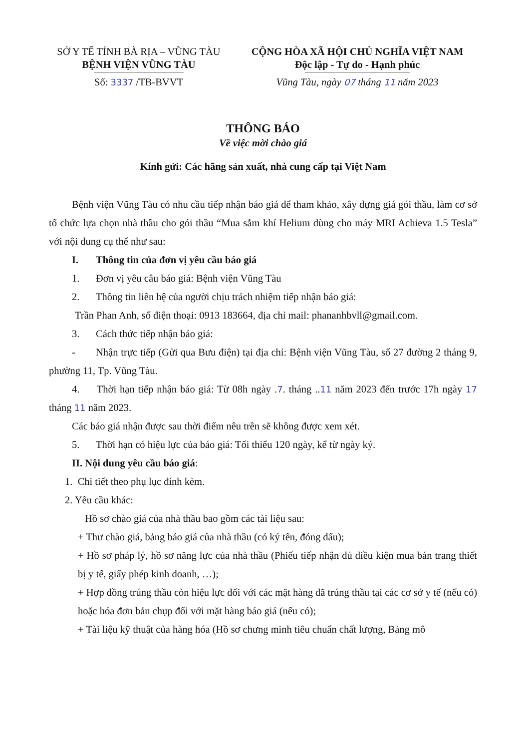SỞ Y TẾ TỈNH BÀ RỊA – VŨNG TÀU
BỆNH VIỆN VŨNG TÀU
Số: 3337 /TB-BVVT
CỘNG HÒA XÃ HỘI CHỦ NGHĨA VIỆT NAM
Độc lập - Tự do - Hạnh phúc
Vũng Tàu, ngày 07 tháng 11 năm 2023
THÔNG BÁO
Về việc mời chào giá
Kính gửi: Các hãng sản xuất, nhà cung cấp tại Việt Nam
Bệnh viện Vũng Tàu có nhu cầu tiếp nhận báo giá để tham khảo, xây dựng giá gói thầu, làm cơ sở tổ chức lựa chọn nhà thầu cho gói thầu “Mua sắm khí Helium dùng cho máy MRI Achieva 1.5 Tesla” với nội dung cụ thể như sau:
I. Thông tin của đơn vị yêu cầu báo giá
1. Đơn vị yêu câu báo giá: Bệnh viện Vũng Tàu
2. Thông tin liên hệ của người chịu trách nhiệm tiếp nhận báo giá:
Trần Phan Anh, số điện thoại: 0913 183664, địa chỉ mail: phananhbvll@gmail.com.
3. Cách thức tiếp nhận báo giá:
- Nhận trực tiếp (Gửi qua Bưu điện) tại địa chỉ: Bệnh viện Vũng Tàu, số 27 đường 2 tháng 9, phường 11, Tp. Vũng Tàu.
4. Thời hạn tiếp nhận báo giá: Từ 08h ngày .7. tháng ..11 năm 2023 đến trước 17h ngày 17 tháng 11 năm 2023.
Các báo giá nhận được sau thời điểm nêu trên sẽ không được xem xét.
5. Thời hạn có hiệu lực của báo giá: Tối thiểu 120 ngày, kể từ ngày ký.
II. Nội dung yêu cầu báo giá:
1. Chi tiết theo phụ lục đính kèm.
2. Yêu cầu khác:
Hồ sơ chào giá của nhà thầu bao gồm các tài liệu sau:
+ Thư chào giá, bảng báo giá của nhà thầu (có ký tên, đóng dấu);
+ Hồ sơ pháp lý, hồ sơ năng lực của nhà thầu (Phiếu tiếp nhận đủ điều kiện mua bán trang thiết bị y tế, giấy phép kinh doanh, …);
+ Hợp đồng trúng thầu còn hiệu lực đối với các mặt hàng đã trúng thầu tại các cơ sở y tế (nếu có) hoặc hóa đơn bản chụp đối với mặt hàng báo giá (nếu có);
+ Tài liệu kỹ thuật của hàng hóa (Hồ sơ chưng minh tiêu chuẩn chất lượng, Bảng mô